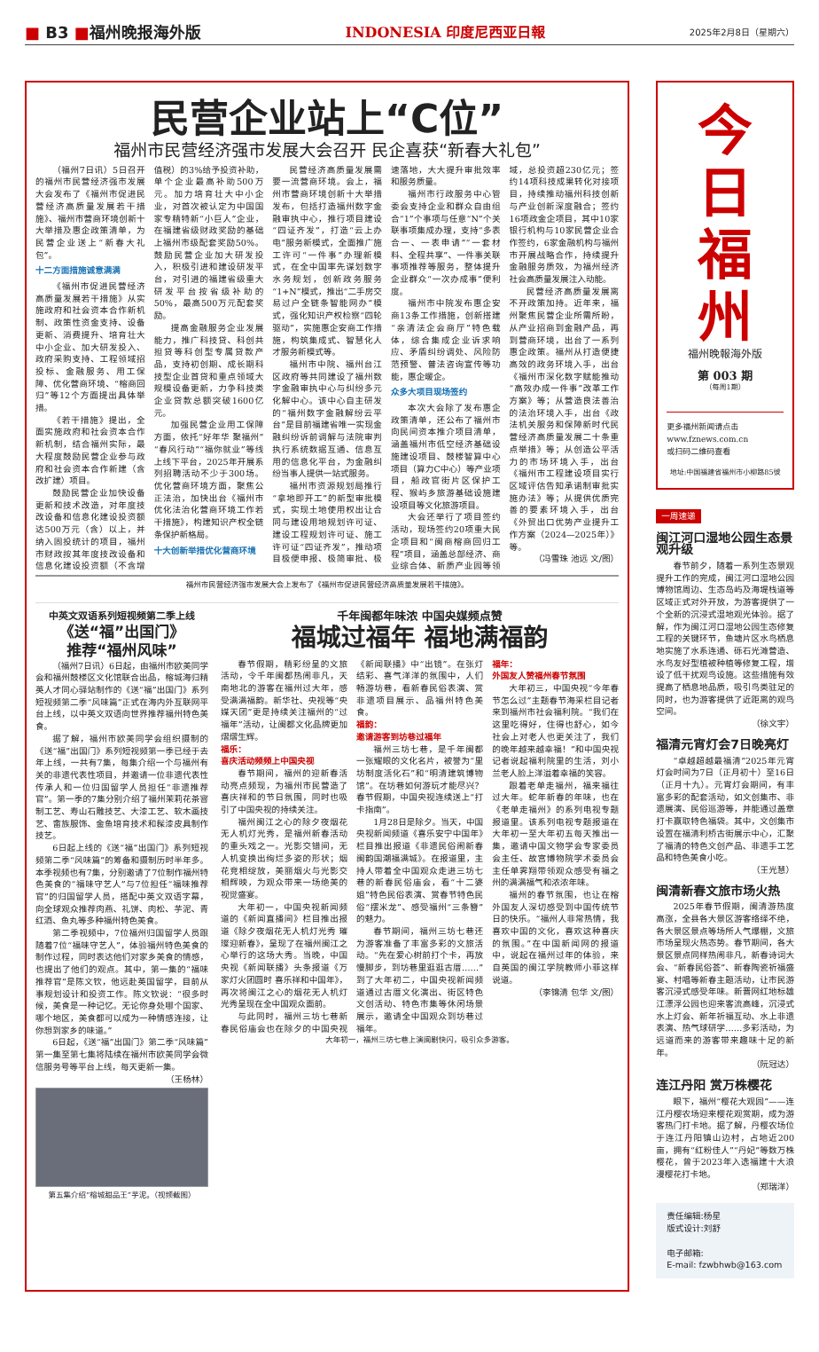■ B3 ■福州晚报海外版 INDONESIA 印度尼西亚日報
2025年2月8日（星期六）
民营企业站上“C位”
福州市民营经济强市发展大会召开 民企喜获“新春大礼包”
（福州7日讯）5日召开的福州市民营经济强市发展大会发布了《福州市促进民营经济高质量发展若干措施》、福州市营商环境创新十大举措及惠企政策清单，为民营企业送上“新春大礼包”。
十二方面措施诚意满满
《福州市促进民营经济高质量发展若干措施》从实施政府和社会资本合作新机制、政策性资金支持、设备更新、消费提升、培育壮大中小企业、加大研发投入、政府采购支持、工程领域招投标、金融服务、用工保障、优化营商环境、“榕商回归”等12个方面提出具体举措。
《若干措施》提出，全面实施政府和社会资本合作新机制，结合福州实际，最大程度鼓励民营企业参与政府和社会资本合作新建（含改扩建）项目。
鼓励民营企业加快设备更新和技术改造，对年度技改设备和信息化建设投资额达500万元（含）以上，并纳入固投统计的项目，福州市财政按其年度技改设备和信息化建设投资额（不含增值税）的3%给予投资补助，单个企业最高补助500万元。加力培育壮大中小企业，对首次被认定为中国国家专精特新“小巨人”企业，在福建省级财政奖励的基础上福州市级配套奖励50%。鼓励民营企业加大研发投入，积极引进和建设研发平台，对引进的福建省级重大研发平台按省级补助的50%，最高500万元配套奖励。
提高金融服务企业发展能力，推广科技贷、科创共担贷等科创型专属贷款产品，支持初创期、成长期科技型企业首贷和重点领域大规模设备更新，力争科技类企业贷款总额突破1600亿元。
加强民营企业用工保障方面，依托“好年华 聚福州”“春风行动”“福你就业”等线上线下平台，2025年开展系列招聘活动不少于300场。优化营商环境方面，聚焦公正法治，加快出台《福州市优化法治化营商环境工作若干措施》，构建知识产权全链条保护新格局。
十大创新举措优化营商环境
民营经济高质量发展需要一流营商环境。会上，福州市营商环境创新十大举措发布，包括打造福州数字金融审执中心，推行项目建设“四证齐发”，打造“云上办电”服务新模式，全面推广施工许可“一件事”办理新模式，在全中国率先谋划数字水务规划，创新政务服务“1+N”模式，推出“二手房交易过户全链条智能网办”模式，强化知识产权检察“四轮驱动”，实施惠企安商工作措施，构筑集成式、智慧化人才服务新模式等。
福州市中院、福州台江区政府等共同建设了福州数字金融审执中心与纠纷多元化解中心。该中心自主研发的“福州数字金融解纷云平台”是目前福建省唯一实现金融纠纷诉前调解与法院审判执行系统数据互通、信息互用的信息化平台，为金融纠纷当事人提供一站式服务。
福州市资源规划局推行“拿地即开工”的新型审批模式，实现土地使用权出让合同与建设用地规划许可证、建设工程规划许可证、施工许可证“四证齐发”，推动项目极便申报、极简审批、极速落地，大大提升审批效率和服务质量。
福州市行政服务中心管委会支持企业和群众自由组合“1”个事项与任意“N”个关联事项集成办理，支持“多表合一、一表申请”“一套材料、全程共享”、一件事关联事项推荐等服务，整体提升企业群众“一次办成事”便利度。
福州市中院发布惠企安商13条工作措施，创新搭建“亲清法企会商厅”特色载体，综合集成企业诉求响应、矛盾纠纷调处、风险防范预警、普法咨询宣传等功能，惠企暖企。
众多大项目现场签约
本次大会除了发布惠企政策清单，还公布了福州市向民间资本推介项目清单，涵盖福州市低空经济基础设施建设项目、鼓楼智算中心项目（算力C中心）等产业项目，船政官街片区保护工程、猴屿乡旅游基础设施建设项目等文化旅游项目。
大会还举行了项目签约活动，现场签约20项重大民企项目和“闽商榕商回归工程”项目，涵盖总部经济、商业综合体、新质产业园等领域，总投资超230亿元；签约14项科技成果转化对接项目，持续推动福州科技创新与产业创新深度融合；签约16项政金企项目，其中10家银行机构与10家民营企业合作签约，6家金融机构与福州市开展战略合作，持续提升金融服务质效，为福州经济社会高质量发展注入动能。
民营经济高质量发展离不开政策加持。近年来，福州聚焦民营企业所需所盼，从产业招商到金融产品，再到营商环境，出台了一系列惠企政策。福州从打造便捷高效的政务环境入手，出台《福州市深化数字赋能推动“高效办成一件事”改革工作方案》等；从营造良法善治的法治环境入手，出台《政法机关服务和保障新时代民营经济高质量发展二十条重点举措》等；从创造公平活力的市场环境入手，出台《福州市工程建设项目实行区域评估告知承诺制审批实施办法》等；从提供优质完善的要素环境入手，出台《外贸出口优势产业提升工作方案（2024—2025年）》等。
（冯雪珠 池远 文/图）
福州市民营经济强市发展大会上发布了《福州市促进民营经济高质量发展若干措施》。
中英文双语系列短视频第二季上线
《送“福”出国门》
推荐“福州风味”
（福州7日讯）6日起，由福州市欧美同学会和福州鼓楼区文化馆联合出品，榕城海归精英人才同心驿站制作的《送“福”出国门》系列短视频第二季“风味篇”正式在海内外互联网平台上线，以中英文双语向世界推荐福州特色美食。
据了解，福州市欧美同学会组织摄制的《送“福”出国门》系列短视频第一季已经于去年上线，一共有7集，每集介绍一个与福州有关的非遗代表性项目，并邀请一位非遗代表性传承人和一位归国留学人员担任“非遗推荐官”。第一季的7集分别介绍了福州茉莉花茶窨制工艺、寿山石雕技艺、大漆工艺、软木画技艺、畲族服饰、金鱼培育技术和髹漆皮具制作技艺。
6日起上线的《送“福”出国门》系列短视频第二季“风味篇”的筹备和摄制历时半年多。本季视频也有7集，分别邀请了7位制作福州特色美食的“福味守艺人”与7位担任“福味推荐官”的归国留学人员，搭配中英文双语字幕，向全球观众推荐肉燕、礼饼、肉松、芋泥、青红酒、鱼丸等多种福州特色美食。
第二季视频中，7位福州归国留学人员跟随着7位“福味守艺人”，体验福州特色美食的制作过程，同时表达他们对家乡美食的情感，也提出了他们的观点。其中，第一集的“福味推荐官”是陈文钦，他远赴英国留学，目前从事规划设计和投资工作。陈文钦说：“很多时候，美食是一种记忆。无论你身处哪个国家、哪个地区，美食都可以成为一种情感连接，让你想到家乡的味道。”
6日起，《送“福”出国门》第二季“风味篇”第一集至第七集将陆续在福州市欧美同学会微信服务号等平台上线，每天更新一集。
（王杨林）
第五集介绍“榕城甜品王”芋泥。（视频截图）
千年闽都年味浓 中国央媒频点赞
福城过福年 福地满福韵
春节假期，精彩纷呈的文旅活动，令千年闽都热闹非凡，天南地北的游客在福州过大年，感受满满福韵。新华社、央视等“央媒天团”更是持续关注福州的“过福年”活动，让闽都文化品牌更加熠熠生辉。
福乐：
喜庆活动频频上中国央视
春节期间，福州的迎新春活动亮点频现，为福州市民营造了喜庆祥和的节日氛围，同时也吸引了中国央视的持续关注。
福州闽江之心的除夕夜烟花无人机灯光秀，是福州新春活动的重头戏之一。光影交错间，无人机变换出绚烂多姿的形状；烟花竞相绽放，美丽烟火与光影交相辉映，为观众带来一场绝美的视觉盛宴。
大年初一，中国央视新闻频道的《新闻直播间》栏目推出报道《除夕夜烟花无人机灯光秀 璀璨迎新春》，呈现了在福州闽江之心举行的这场大秀。当晚，中国央视《新闻联播》头条报道《万家灯火团圆时 喜乐祥和中国年》，再次将闽江之心的烟花无人机灯光秀呈现在全中国观众面前。
与此同时，福州三坊七巷新春民俗庙会也在除夕的中国央视《新闻联播》中“出镜”。在张灯结彩、喜气洋洋的氛围中，人们畅游坊巷，看新春民俗表演、赏非遗项目展示、品福州特色美食。
福韵：
邀请游客到坊巷过福年
福州三坊七巷，是千年闽都一张耀眼的文化名片，被誉为“里坊制度活化石”和“明清建筑博物馆”。在坊巷如何游玩才能尽兴？春节假期，中国央视连续送上“打卡指南”。
1月28日是除夕。当天，中国央视新闻频道《喜乐安宁中国年》栏目推出报道《非遗民俗闹新春 闽韵国潮福满城》。在报道里，主持人带着全中国观众走进三坊七巷的新春民俗庙会，看“十二婆姐”特色民俗表演、赏春节特色民俗“摆米龙”、感受福州“三条簪”的魅力。
春节期间，福州三坊七巷还为游客准备了丰富多彩的文旅活动。“先在爱心树前打个卡，再放慢脚步，到坊巷里逛逛古厝……”到了大年初二，中国央视新闻频道通过古厝文化演出、街区特色文创活动、特色市集等休闲场景展示，邀请全中国观众到坊巷过福年。
福年：
外国友人赞福州春节氛围
大年初三，中国央视“今年春节怎么过”主题春节海采栏目记者来到福州市社会福利院。“我们在这里吃得好，住得也舒心，如今社会上对老人也更关注了，我们的晚年越来越幸福！”和中国央视记者说起福利院里的生活，刘小兰老人脸上洋溢着幸福的笑容。
跟着老单走福州，福来福往过大年。蛇年新春的年味，也在《老单走福州》的系列电视专题报道里。该系列电视专题报道在大年初一至大年初五每天推出一集，邀请中国文物学会专家委员会主任、故宫博物院学术委员会主任单霁翔带领观众感受有福之州的满满福气和浓浓年味。
福州的春节氛围，也让在榕外国友人深切感受到中国传统节日的快乐。“福州人非常热情，我喜欢中国的文化，喜欢这种喜庆的氛围。”在中国新闻网的报道中，说起在福州过年的体验，来自英国的闽江学院教师小菲这样说道。
（李锦清 包华 文/图）
大年初一，福州三坊七巷上演闽剧快闪，吸引众多游客。
今
日
福
州
福州晚報海外版
第 003 期
（每周1期）
更多福州新闻请点击
www.fznews.com.cn
或扫码二维码查看
地址:中国福建省福州市小柳路85號
一周速递
闽江河口湿地公园生态景观升级
春节前夕，随着一系列生态景观提升工作的完成，闽江河口湿地公园博物馆周边、生态岛屿及海堤栈道等区域正式对外开放，为游客提供了一个全新的沉浸式湿地观光体验。据了解，作为闽江河口湿地公园生态修复工程的关键环节，鱼塘片区水鸟栖息地实施了水系连通、砾石光滩营造、水鸟友好型植被种植等修复工程，增设了低干扰观鸟设施。这些措施有效提高了栖息地品质，吸引鸟类驻足的同时，也为游客提供了近距离的观鸟空间。
（徐文宇）
福清元宵灯会7日晚亮灯
“卓越超越最福清”2025年元宵灯会时间为7日（正月初十）至16日（正月十九）。元宵灯会期间，有丰富多彩的配套活动，如文创集市、非遗展演、民俗巡游等，并能通过盖章打卡赢取特色福袋。其中，文创集市设置在福清利桥古街展示中心，汇聚了福清的特色文创产品、非遗手工艺品和特色美食小吃。
（王光慧）
闽清新春文旅市场火热
2025年春节假期，闽清游热度高涨，全县各大景区游客络绎不绝，各大景区景点等场所人气爆棚，文旅市场呈现火热态势。春节期间，各大景区景点同样热闹非凡，新春诗词大会、“新春民俗荟”、新春陶瓷祈福盛宴、村唱等新春主题活动，让市民游客沉浸式感受年味。新晋网红地标雄江漂浮公园也迎来客流高峰，沉浸式水上灯会、新年祈福互动、水上非遗表演、热气球研学……多彩活动，为远道而来的游客带来趣味十足的新年。
（阮冠达）
连江丹阳 赏万株樱花
眼下，福州“樱花大观园”——连江丹樱农场迎来樱花观赏期，成为游客热门打卡地。据了解，丹樱农场位于连江丹阳镇山边村，占地近200亩，拥有“红粉佳人”“丹妃”等数万株樱花，曾于2023年入选福建十大浪漫樱花打卡地。
（郑瑞洋）
责任编辑:杨星
版式设计:刘舒
电子邮箱:
E-mail: fzwbhwb@163.com